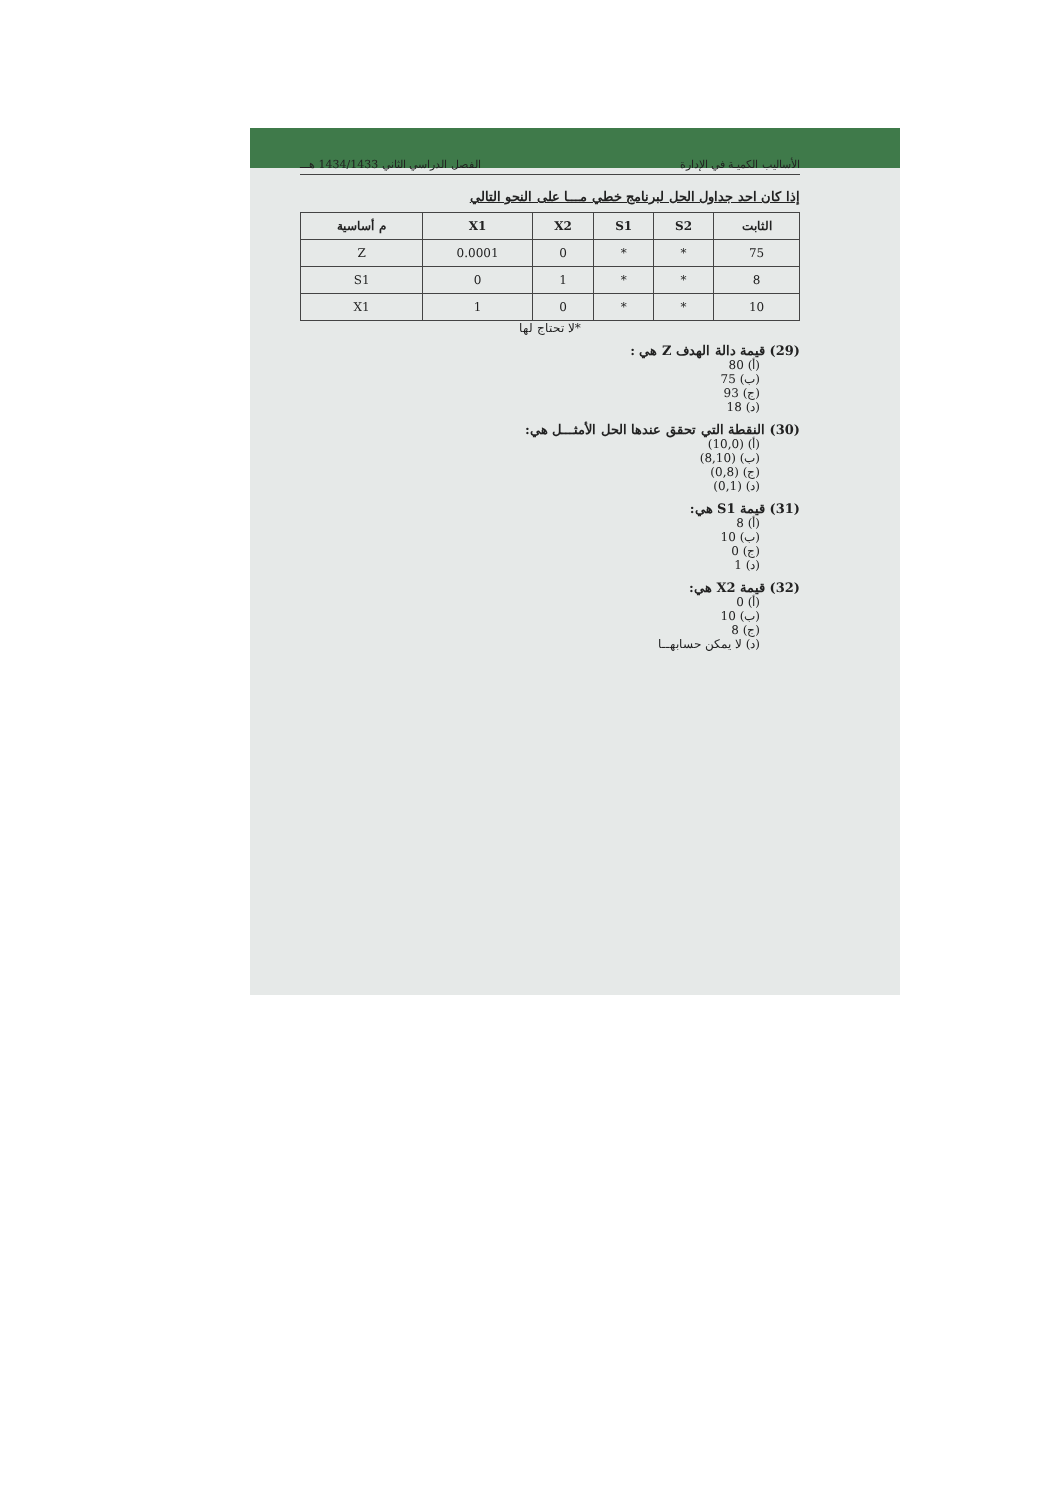الأساليب الكميـة في الإدارة الفصل الدراسي الثاني 1434/1433 هـــ
إذا كان احد جداول الحل لبرنامج خطي مـــا على النحو التالي
| م أساسية | X1 | X2 | S1 | S2 | الثابت |
| --- | --- | --- | --- | --- | --- |
| Z | 0.0001 | 0 | * | * | 75 |
| S1 | 0 | 1 | * | * | 8 |
| X1 | 1 | 0 | * | * | 10 |
*لا تحتاج لها
(29) قيمة دالة الهدف Z هي :
(أ) 80
(ب) 75
(ج) 93
(د) 18
(30) النقطة التي تحقق عندها الحل الأمثـــل هي:
(أ) (10,0)
(ب) (8,10)
(ج) (0,8)
(د) (0,1)
(31) قيمة S1 هي:
(أ) 8
(ب) 10
(ج) 0
(د) 1
(32) قيمة X2 هي:
(أ) 0
(ب) 10
(ج) 8
(د) لا يمكن حسابهــا